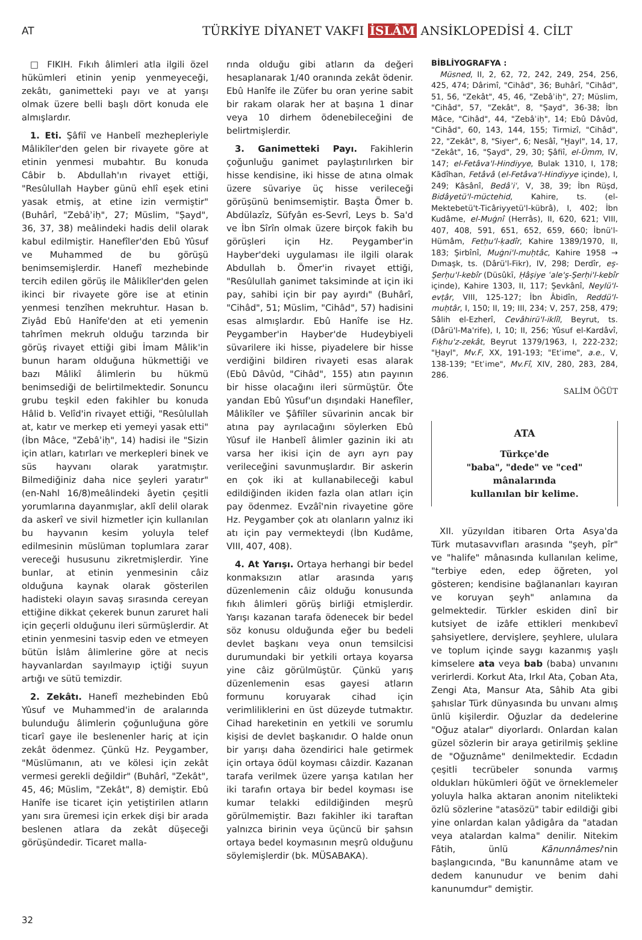AT
TÜRKİYE DİYANET VAKFI İSLÂM ANSİKLOPEDİSİ 4. CİLT
□ FIKIH. Fıkıh âlimleri atla ilgili özel hükümleri etinin yenip yenmeyeceği, zekâtı, ganimetteki payı ve at yarışı olmak üzere belli başlı dört konuda ele almışlardır.
1. Eti. Şâfiî ve Hanbelî mezhepleriyle Mâlikîler'den gelen bir rivayete göre at etinin yenmesi mubahtır. Bu konuda Câbir b. Abdullah'ın rivayet ettiği, "Resûlullah Hayber günü ehlî eşek etini yasak etmiş, at etine izin vermiştir" (Buhârî, "Zebâʾiḥ", 27; Müslim, "Ṣayd", 36, 37, 38) meâlindeki hadis delil olarak kabul edilmiştir. Hanefîler'den Ebû Yûsuf ve Muhammed de bu görüşü benimsemişlerdir. Hanefî mezhebinde tercih edilen görüş ile Mâlikîler'den gelen ikinci bir rivayete göre ise at etinin yenmesi tenzîhen mekruhtur. Hasan b. Ziyâd Ebû Hanîfe'den at eti yemenin tahrîmen mekruh olduğu tarzında bir görüş rivayet ettiği gibi İmam Mâlik'in bunun haram olduğuna hükmettiği ve bazı Mâlikî âlimlerin bu hükmü benimsediği de belirtilmektedir. Sonuncu grubu teşkil eden fakihler bu konuda Hâlid b. Velîd'in rivayet ettiği, "Resûlullah at, katır ve merkep eti yemeyi yasak etti" (İbn Mâce, "Zebâʾiḥ", 14) hadisi ile "Sizin için atları, katırları ve merkepleri binek ve süs hayvanı olarak yaratmıştır. Bilmediğiniz daha nice şeyleri yaratır" (en-Nahl 16/8)meâlindeki âyetin çeşitli yorumlarına dayanmışlar, aklî delil olarak da askerî ve sivil hizmetler için kullanılan bu hayvanın kesim yoluyla telef edilmesinin müslüman toplumlara zarar vereceği hususunu zikretmişlerdir. Yine bunlar, at etinin yenmesinin câiz olduğuna kaynak olarak gösterilen hadisteki olayın savaş sırasında cereyan ettiğine dikkat çekerek bunun zaruret hali için geçerli olduğunu ileri sürmüşlerdir. At etinin yenmesini tasvip eden ve etmeyen bütün İslâm âlimlerine göre at necis hayvanlardan sayılmayıp içtiği suyun artığı ve sütü temizdir.
2. Zekâtı. Hanefî mezhebinden Ebû Yûsuf ve Muhammed'in de aralarında bulunduğu âlimlerin çoğunluğuna göre ticarî gaye ile beslenenler hariç at için zekât ödenmez. Çünkü Hz. Peygamber, "Müslümanın, atı ve kölesi için zekât vermesi gerekli değildir" (Buhârî, "Zekât", 45, 46; Müslim, "Zekât", 8) demiştir. Ebû Hanîfe ise ticaret için yetiştirilen atların yanı sıra üremesi için erkek dişi bir arada beslenen atlara da zekât düşeceği görüşündedir. Ticaret malla-
rında olduğu gibi atların da değeri hesaplanarak 1/40 oranında zekât ödenir. Ebû Hanîfe ile Züfer bu oran yerine sabit bir rakam olarak her at başına 1 dinar veya 10 dirhem ödenebileceğini de belirtmişlerdir.
3. Ganimetteki Payı. Fakihlerin çoğunluğu ganimet paylaştırılırken bir hisse kendisine, iki hisse de atına olmak üzere süvariye üç hisse verileceği görüşünü benimsemiştir. Başta Ömer b. Abdülazîz, Süfyân es-Sevrî, Leys b. Sa'd ve İbn Sîrîn olmak üzere birçok fakih bu görüşleri için Hz. Peygamber'in Hayber'deki uygulaması ile ilgili olarak Abdullah b. Ömer'in rivayet ettiği, "Resûlullah ganimet taksiminde at için iki pay, sahibi için bir pay ayırdı" (Buhârî, "Cihâd", 51; Müslim, "Cihâd", 57) hadisini esas almışlardır. Ebû Hanîfe ise Hz. Peygamber'in Hayber'de Hudeybiyeli süvarilere iki hisse, piyadelere bir hisse verdiğini bildiren rivayeti esas alarak (Ebû Dâvûd, "Cihâd", 155) atın payının bir hisse olacağını ileri sürmüştür. Öte yandan Ebû Yûsuf'un dışındaki Hanefîler, Mâlikîler ve Şâfiîler süvarinin ancak bir atına pay ayrılacağını söylerken Ebû Yûsuf ile Hanbelî âlimler gazinin iki atı varsa her ikisi için de ayrı ayrı pay verileceğini savunmuşlardır. Bir askerin en çok iki at kullanabileceği kabul edildiğinden ikiden fazla olan atları için pay ödenmez. Evzâî'nin rivayetine göre Hz. Peygamber çok atı olanların yalnız iki atı için pay vermekteydi (İbn Kudâme, VIII, 407, 408).
4. At Yarışı. Ortaya herhangi bir bedel konmaksızın atlar arasında yarış düzenlemenin câiz olduğu konusunda fıkıh âlimleri görüş birliği etmişlerdir. Yarışı kazanan tarafa ödenecek bir bedel söz konusu olduğunda eğer bu bedeli devlet başkanı veya onun temsilcisi durumundaki bir yetkili ortaya koyarsa yine câiz görülmüştür. Çünkü yarış düzenlemenin esas gayesi atların formunu koruyarak cihad için verimliliklerini en üst düzeyde tutmaktır. Cihad hareketinin en yetkili ve sorumlu kişisi de devlet başkanıdır. O halde onun bir yarışı daha özendirici hale getirmek için ortaya ödül koyması câizdir. Kazanan tarafa verilmek üzere yarışa katılan her iki tarafın ortaya bir bedel koyması ise kumar telakki edildiğinden meşrû görülmemiştir. Bazı fakihler iki taraftan yalnızca birinin veya üçüncü bir şahsın ortaya bedel koymasının meşrû olduğunu söylemişlerdir (bk. MÜSABAKA).
BİBLİYOGRAFYA :
Müsned, II, 2, 62, 72, 242, 249, 254, 256, 425, 474; Dârimî, "Cihâd", 36; Buhârî, "Cihâd", 51, 56, "Zekât", 45, 46, "Zebâʾiḥ", 27; Müslim, "Cihâd", 57, "Zekât", 8, "Ṣayd", 36-38; İbn Mâce, "Cihâd", 44, "Zebâʾiḥ", 14; Ebû Dâvûd, "Cihâd", 60, 143, 144, 155; Tirmizî, "Cihâd", 22, "Zekât", 8, "Siyer", 6; Nesâî, "Ḫayl", 14, 17, "Zekât", 16, "Ṣayd", 29, 30; Şâfiî, el-Ümm, IV, 147; el-Fetâva'l-Hindiyye, Bulak 1310, I, 178; Kādîhan, Fetâvâ (el-Fetâva'l-Hindiyye içinde), I, 249; Kâsânî, Bedâʾiʿ, V, 38, 39; İbn Rüşd, Bidâyetü'l-müctehid, Kahire, ts. (el-Mektebetü't-Ticâriyyetü'l-kübrâ), I, 402; İbn Kudâme, el-Muġnî (Herrâs), II, 620, 621; VIII, 407, 408, 591, 651, 652, 659, 660; İbnü'l-Hümâm, Fetḥu'l-ḳadîr, Kahire 1389/1970, II, 183; Şirbînî, Muġni'l-muḥtâc, Kahire 1958 → Dımaşk, ts. (Dârü'l-Fikr), IV, 298; Derdîr, eş-Şerḥu'l-kebîr (Düsûkī, Ḥâşiye ʿale'ş-Şerḥi'l-kebîr içinde), Kahire 1303, II, 117; Şevkânî, Neylü'l-evṭâr, VIII, 125-127; İbn Âbidîn, Reddü'l-muḥtâr, I, 150; II, 19; III, 234; V, 257, 258, 479; Sâlih el-Ezherî, Cevâhirü'l-iklîl, Beyrut, ts. (Dârü'l-Ma'rife), I, 10; II, 256; Yûsuf el-Kardâvî, Fıḳhu'z-zekât, Beyrut 1379/1963, I, 222-232; "Ḫayl", Mv.F, XX, 191-193; "Etʿime", a.e., V, 138-139; "Etʿime", Mv.Fî, XIV, 280, 283, 284, 286.
SALİM ÖĞÜT
ATA
Türkçe'de
"baba", "dede" ve "ced" mânalarında
kullanılan bir kelime.
XII. yüzyıldan itibaren Orta Asya'da Türk mutasavvıfları arasında "şeyh, pîr" ve "halife" mânasında kullanılan kelime, "terbiye eden, edep öğreten, yol gösteren; kendisine bağlananları kayıran ve koruyan şeyh" anlamına da gelmektedir. Türkler eskiden dinî bir kutsiyet de izâfe ettikleri menkıbevî şahsiyetlere, dervişlere, şeyhlere, ululara ve toplum içinde saygı kazanmış yaşlı kimselere ata veya bab (baba) unvanını verirlerdi. Korkut Ata, Irkıl Ata, Çoban Ata, Zengi Ata, Mansur Ata, Sâhib Ata gibi şahıslar Türk dünyasında bu unvanı almış ünlü kişilerdir. Oğuzlar da dedelerine "Oğuz atalar" diyorlardı. Onlardan kalan güzel sözlerin bir araya getirilmiş şekline de "Oğuznâme" denilmektedir. Ecdadın çeşitli tecrübeler sonunda varmış oldukları hükümleri öğüt ve örneklemeler yoluyla halka aktaran anonim nitelikteki özlü sözlerine "atasözü" tabir edildiği gibi yine onlardan kalan yâdigâra da "atadan veya atalardan kalma" denilir. Nitekim Fâtih, ünlü Kānunnâmesi'nin başlangıcında, "Bu kanunnâme atam ve dedem kanunudur ve benim dahi kanunumdur" demiştir.
32